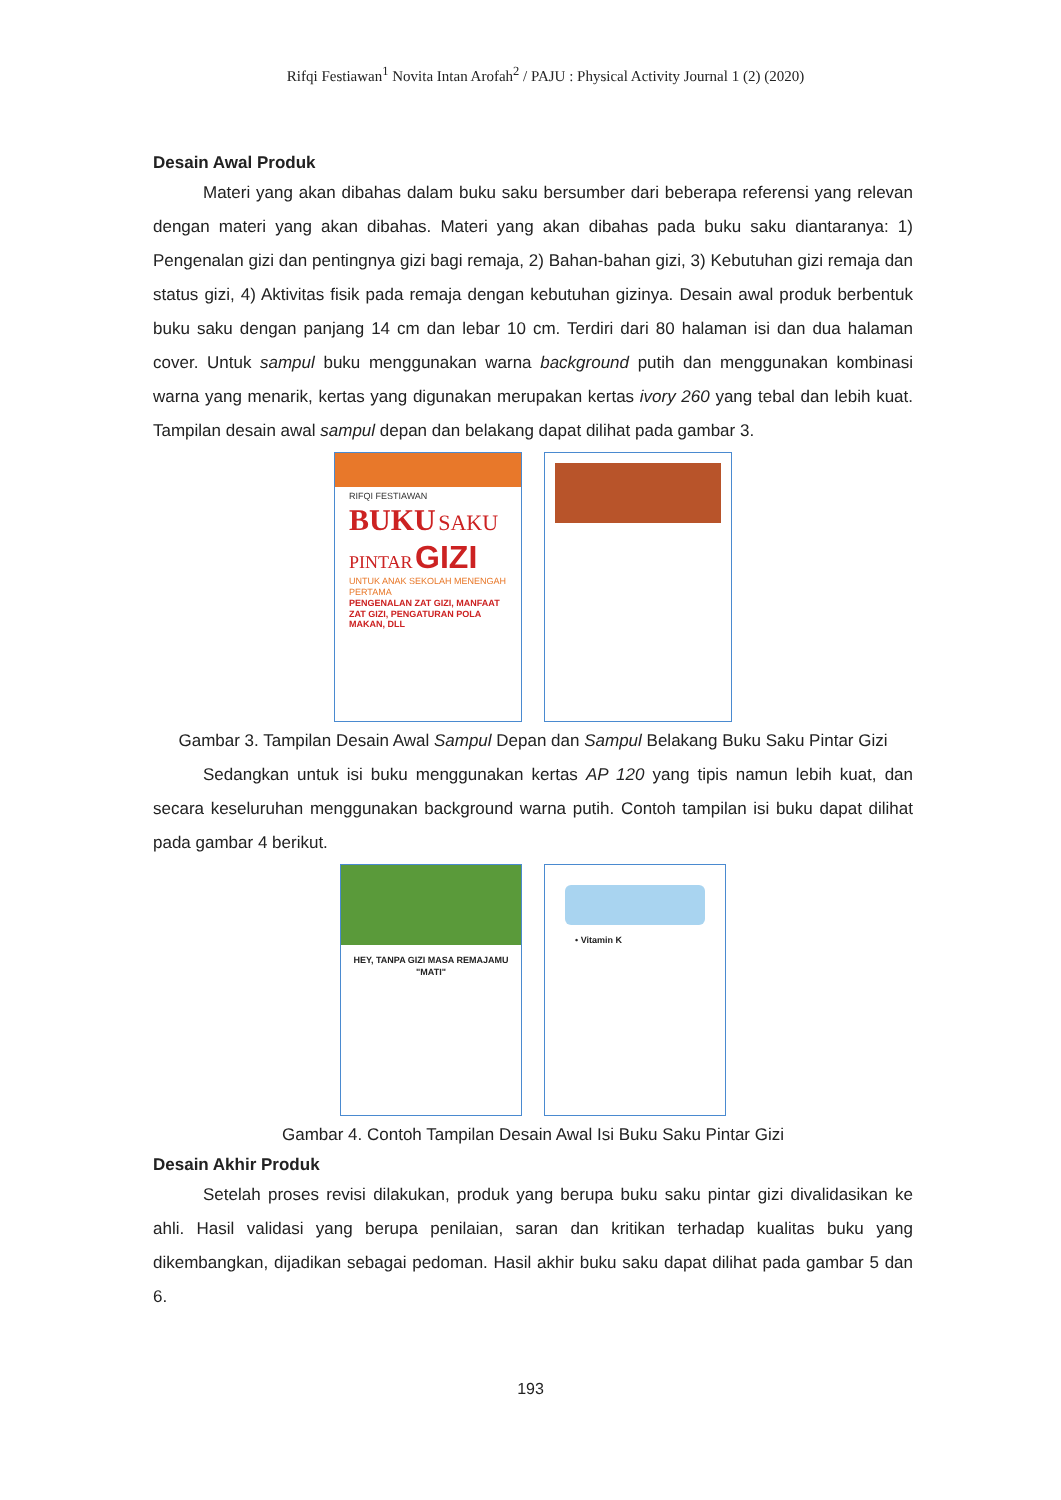Rifqi Festiawan<sup>1</sup> Novita Intan Arofah<sup>2</sup> / PAJU : Physical Activity Journal 1 (2) (2020)
Desain Awal Produk
Materi yang akan dibahas dalam buku saku bersumber dari beberapa referensi yang relevan dengan materi yang akan dibahas. Materi yang akan dibahas pada buku saku diantaranya: 1) Pengenalan gizi dan pentingnya gizi bagi remaja, 2) Bahan-bahan gizi, 3) Kebutuhan gizi remaja dan status gizi, 4) Aktivitas fisik pada remaja dengan kebutuhan gizinya. Desain awal produk berbentuk buku saku dengan panjang 14 cm dan lebar 10 cm. Terdiri dari 80 halaman isi dan dua halaman cover. Untuk sampul buku menggunakan warna background putih dan menggunakan kombinasi warna yang menarik, kertas yang digunakan merupakan kertas ivory 260 yang tebal dan lebih kuat. Tampilan desain awal sampul depan dan belakang dapat dilihat pada gambar 3.
RIFQI FESTIAWAN
BUKU SAKU
PINTAR GIZI
UNTUK ANAK SEKOLAH MENENGAH PERTAMA
PENGENALAN ZAT GIZI, MANFAAT ZAT GIZI, PENGATURAN POLA MAKAN, DLL
Gambar 3. Tampilan Desain Awal Sampul Depan dan Sampul Belakang Buku Saku Pintar Gizi
Sedangkan untuk isi buku menggunakan kertas AP 120 yang tipis namun lebih kuat, dan secara keseluruhan menggunakan background warna putih. Contoh tampilan isi buku dapat dilihat pada gambar 4 berikut.
HEY, TANPA GIZI MASA REMAJAMU "MATI"
• Vitamin K
Gambar 4. Contoh Tampilan Desain Awal Isi Buku Saku Pintar Gizi
Desain Akhir Produk
Setelah proses revisi dilakukan, produk yang berupa buku saku pintar gizi divalidasikan ke ahli. Hasil validasi yang berupa penilaian, saran dan kritikan terhadap kualitas buku yang dikembangkan, dijadikan sebagai pedoman. Hasil akhir buku saku dapat dilihat pada gambar 5 dan 6.
193